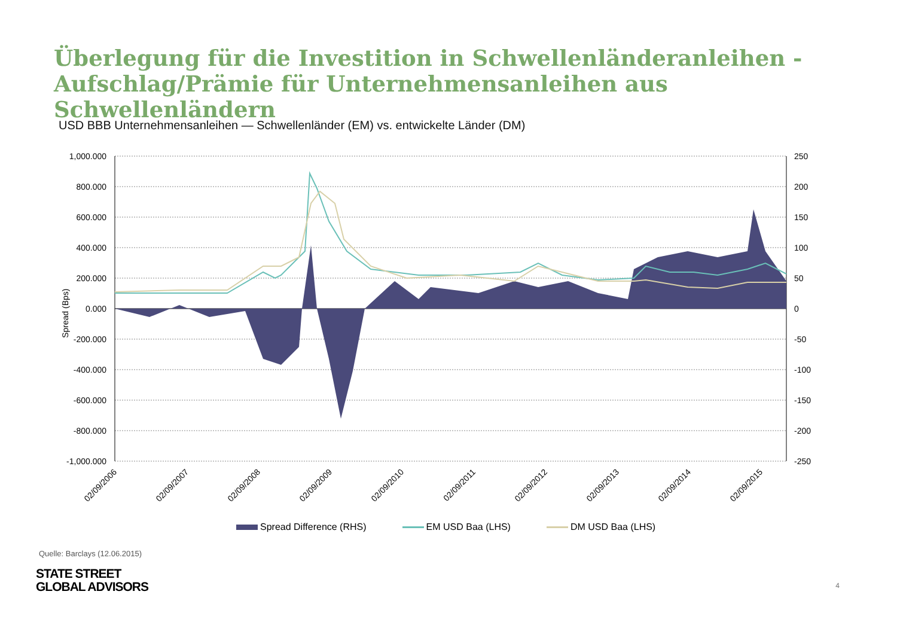Überlegung für die Investition in Schwellenländeranleihen -
Aufschlag/Prämie für Unternehmensanleihen aus Schwellenländern
USD BBB Unternehmensanleihen — Schwellenländer (EM) vs. entwickelte Länder (DM)
1,000.000
800.000
600.000
400.000
200.000
0.000
-200.000
-400.000
-600.000
-800.000
-1,000.000
250
200
150
100
50
0
-50
-100
-150
-200
-250
Spread (Bps)
02/09/2006
02/09/2007
02/09/2008
02/09/2009
02/09/2010
02/09/2011
02/09/2012
02/09/2013
02/09/2014
02/09/2015
Spread Difference (RHS) EM USD Baa (LHS) DM USD Baa (LHS)
Quelle: Barclays (12.06.2015)
STATE STREET
GLOBAL ADVISORS
4